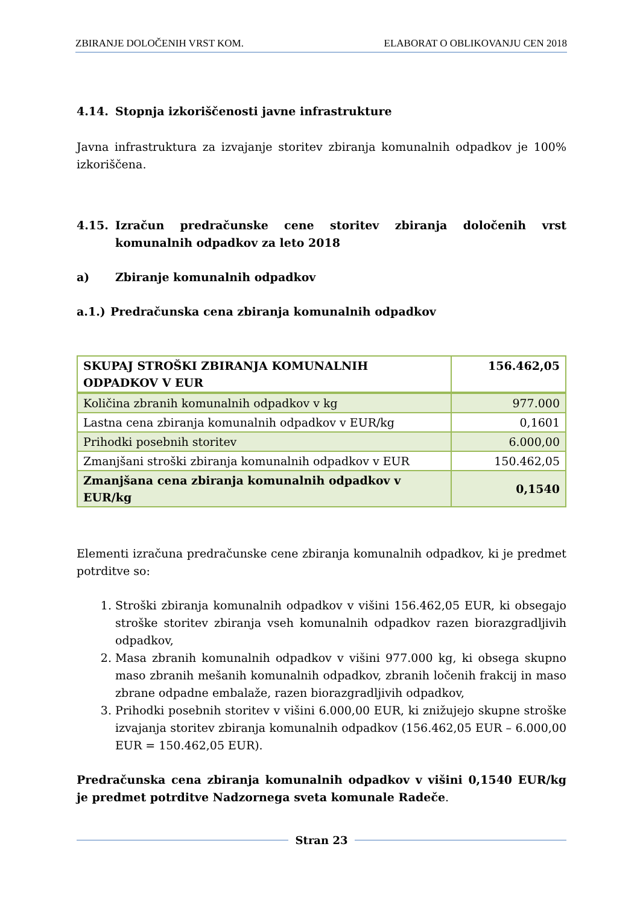ZBIRANJE DOLOČENIH VRST KOM. ELABORAT O OBLIKOVANJU CEN 2018
4.14. Stopnja izkoriščenosti javne infrastrukture
Javna infrastruktura za izvajanje storitev zbiranja komunalnih odpadkov je 100% izkoriščena.
4.15. Izračun predračunske cene storitev zbiranja določenih vrst komunalnih odpadkov za leto 2018
a) Zbiranje komunalnih odpadkov
a.1.) Predračunska cena zbiranja komunalnih odpadkov
| SKUPAJ STROŠKI ZBIRANJA KOMUNALNIH ODPADKOV V EUR | 156.462,05 |
| Količina zbranih komunalnih odpadkov v kg | 977.000 |
| Lastna cena zbiranja komunalnih odpadkov v EUR/kg | 0,1601 |
| Prihodki posebnih storitev | 6.000,00 |
| Zmanjšani stroški zbiranja komunalnih odpadkov v EUR | 150.462,05 |
| Zmanjšana cena zbiranja komunalnih odpadkov v EUR/kg | 0,1540 |
Elementi izračuna predračunske cene zbiranja komunalnih odpadkov, ki je predmet potrditve so:
1. Stroški zbiranja komunalnih odpadkov v višini 156.462,05 EUR, ki obsegajo stroške storitev zbiranja vseh komunalnih odpadkov razen biorazgradljivih odpadkov,
2. Masa zbranih komunalnih odpadkov v višini 977.000 kg, ki obsega skupno maso zbranih mešanih komunalnih odpadkov, zbranih ločenih frakcij in maso zbrane odpadne embalaže, razen biorazgradljivih odpadkov,
3. Prihodki posebnih storitev v višini 6.000,00 EUR, ki znižujejo skupne stroške izvajanja storitev zbiranja komunalnih odpadkov (156.462,05 EUR – 6.000,00 EUR = 150.462,05 EUR).
Predračunska cena zbiranja komunalnih odpadkov v višini 0,1540 EUR/kg je predmet potrditve Nadzornega sveta komunale Radeče.
Stran 23